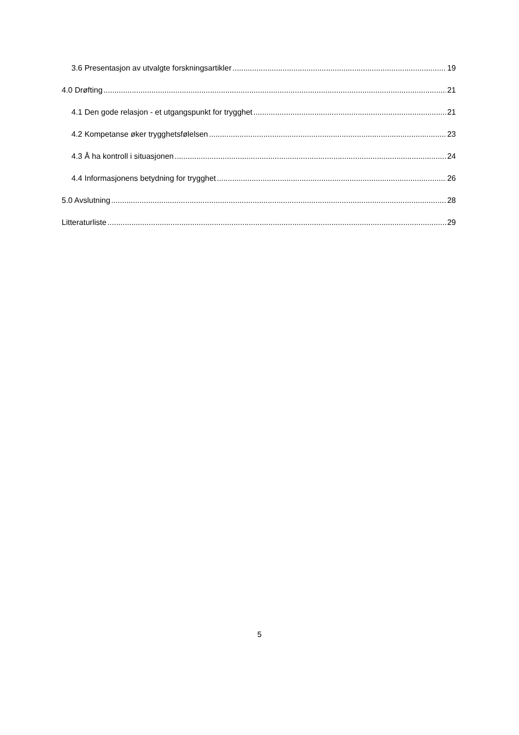3.6 Presentasjon av utvalgte forskningsartikler 19
4.0 Drøfting 21
4.1 Den gode relasjon - et utgangspunkt for trygghet 21
4.2 Kompetanse øker trygghetsfølelsen 23
4.3 Å ha kontroll i situasjonen 24
4.4 Informasjonens betydning for trygghet 26
5.0 Avslutning 28
Litteraturliste 29
5